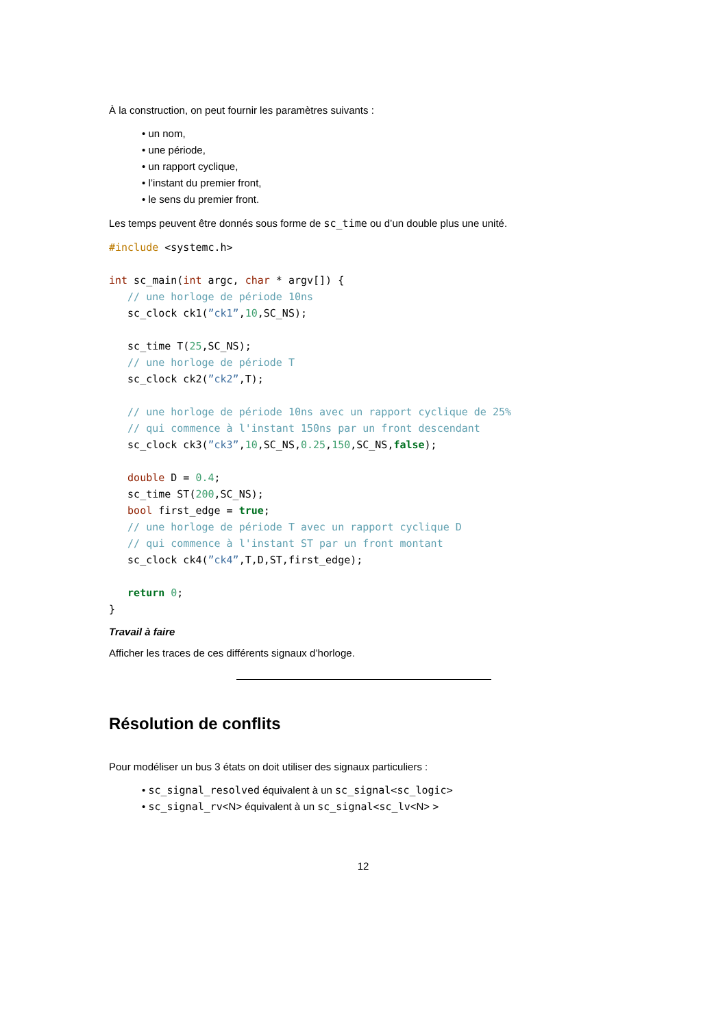À la construction, on peut fournir les paramètres suivants :
• un nom,
• une période,
• un rapport cyclique,
• l’instant du premier front,
• le sens du premier front.
Les temps peuvent être donnés sous forme de sc_time ou d’un double plus une unité.
#include <systemc.h>

int sc_main(int argc, char * argv[]) {
   // une horloge de période 10ns
   sc_clock ck1(”ck1”,10,SC_NS);

   sc_time T(25,SC_NS);
   // une horloge de période T
   sc_clock ck2(”ck2”,T);

   // une horloge de période 10ns avec un rapport cyclique de 25%
   // qui commence à l'instant 150ns par un front descendant
   sc_clock ck3(”ck3”,10,SC_NS,0.25,150,SC_NS,false);

   double D = 0.4;
   sc_time ST(200,SC_NS);
   bool first_edge = true;
   // une horloge de période T avec un rapport cyclique D
   // qui commence à l'instant ST par un front montant
   sc_clock ck4(”ck4”,T,D,ST,first_edge);

   return 0;
}
Travail à faire
Afficher les traces de ces différents signaux d’horloge.
Résolution de conflits
Pour modéliser un bus 3 états on doit utiliser des signaux particuliers :
• sc_signal_resolved équivalent à un sc_signal<sc_logic>
• sc_signal_rv<N> équivalent à un sc_signal<sc_lv<N> >
12